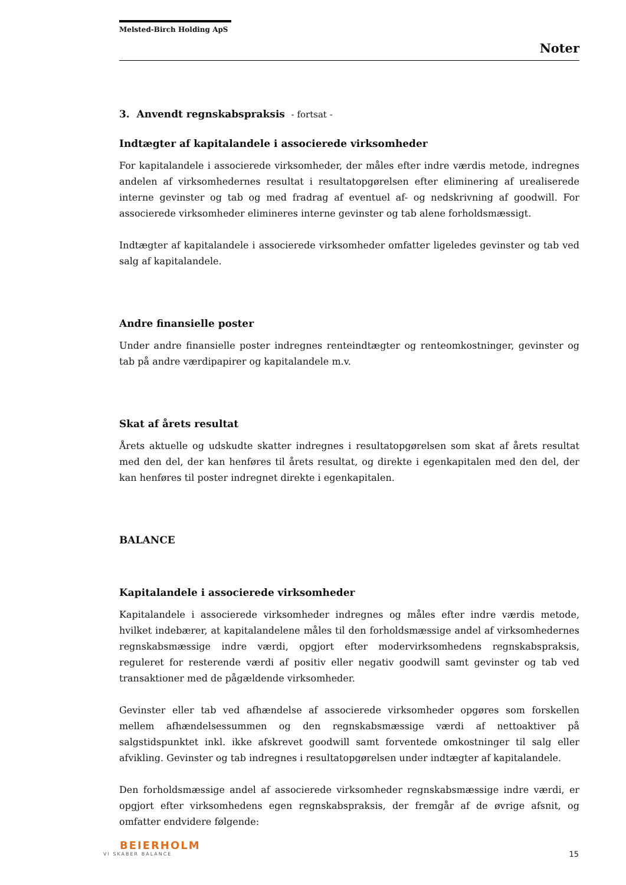Melsted-Birch Holding ApS
Noter
3. Anvendt regnskabspraksis - fortsat -
Indtægter af kapitalandele i associerede virksomheder
For kapitalandele i associerede virksomheder, der måles efter indre værdis metode, indregnes andelen af virksomhedernes resultat i resultatopgørelsen efter eliminering af urealiserede interne gevinster og tab og med fradrag af eventuel af- og nedskrivning af goodwill. For associerede virksomheder elimineres interne gevinster og tab alene forholdsmæssigt.
Indtægter af kapitalandele i associerede virksomheder omfatter ligeledes gevinster og tab ved salg af kapitalandele.
Andre finansielle poster
Under andre finansielle poster indregnes renteindtægter og renteomkostninger, gevinster og tab på andre værdipapirer og kapitalandele m.v.
Skat af årets resultat
Årets aktuelle og udskudte skatter indregnes i resultatopgørelsen som skat af årets resultat med den del, der kan henføres til årets resultat, og direkte i egenkapitalen med den del, der kan henføres til poster indregnet direkte i egenkapitalen.
BALANCE
Kapitalandele i associerede virksomheder
Kapitalandele i associerede virksomheder indregnes og måles efter indre værdis metode, hvilket indebærer, at kapitalandelene måles til den forholdsmæssige andel af virksomhedernes regnskabsmæssige indre værdi, opgjort efter modervirksomhedens regnskabspraksis, reguleret for resterende værdi af positiv eller negativ goodwill samt gevinster og tab ved transaktioner med de pågældende virksomheder.
Gevinster eller tab ved afhændelse af associerede virksomheder opgøres som forskellen mellem afhændelsessummen og den regnskabsmæssige værdi af nettoaktiver på salgstidspunktet inkl. ikke afskrevet goodwill samt forventede omkostninger til salg eller afvikling. Gevinster og tab indregnes i resultatopgørelsen under indtægter af kapitalandele.
Den forholdsmæssige andel af associerede virksomheder regnskabsmæssige indre værdi, er opgjort efter virksomhedens egen regnskabspraksis, der fremgår af de øvrige afsnit, og omfatter endvidere følgende:
BEIERHOLM
VI SKABER BALANCE
15